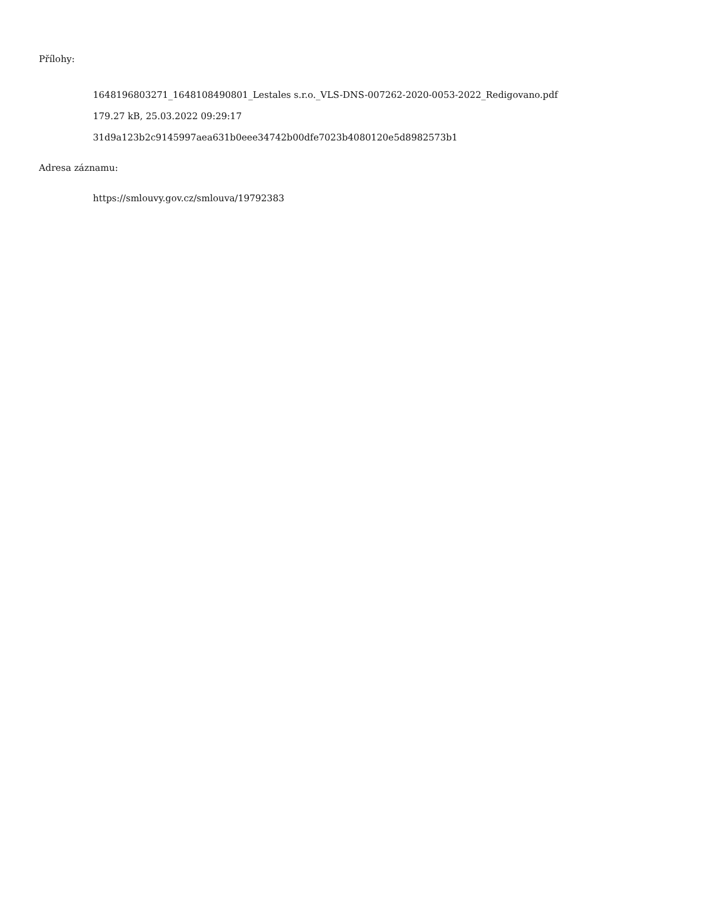Přílohy:
1648196803271_1648108490801_Lestales s.r.o._VLS-DNS-007262-2020-0053-2022_Redigovano.pdf
179.27 kB, 25.03.2022 09:29:17
31d9a123b2c9145997aea631b0eee34742b00dfe7023b4080120e5d8982573b1
Adresa záznamu:
https://smlouvy.gov.cz/smlouva/19792383